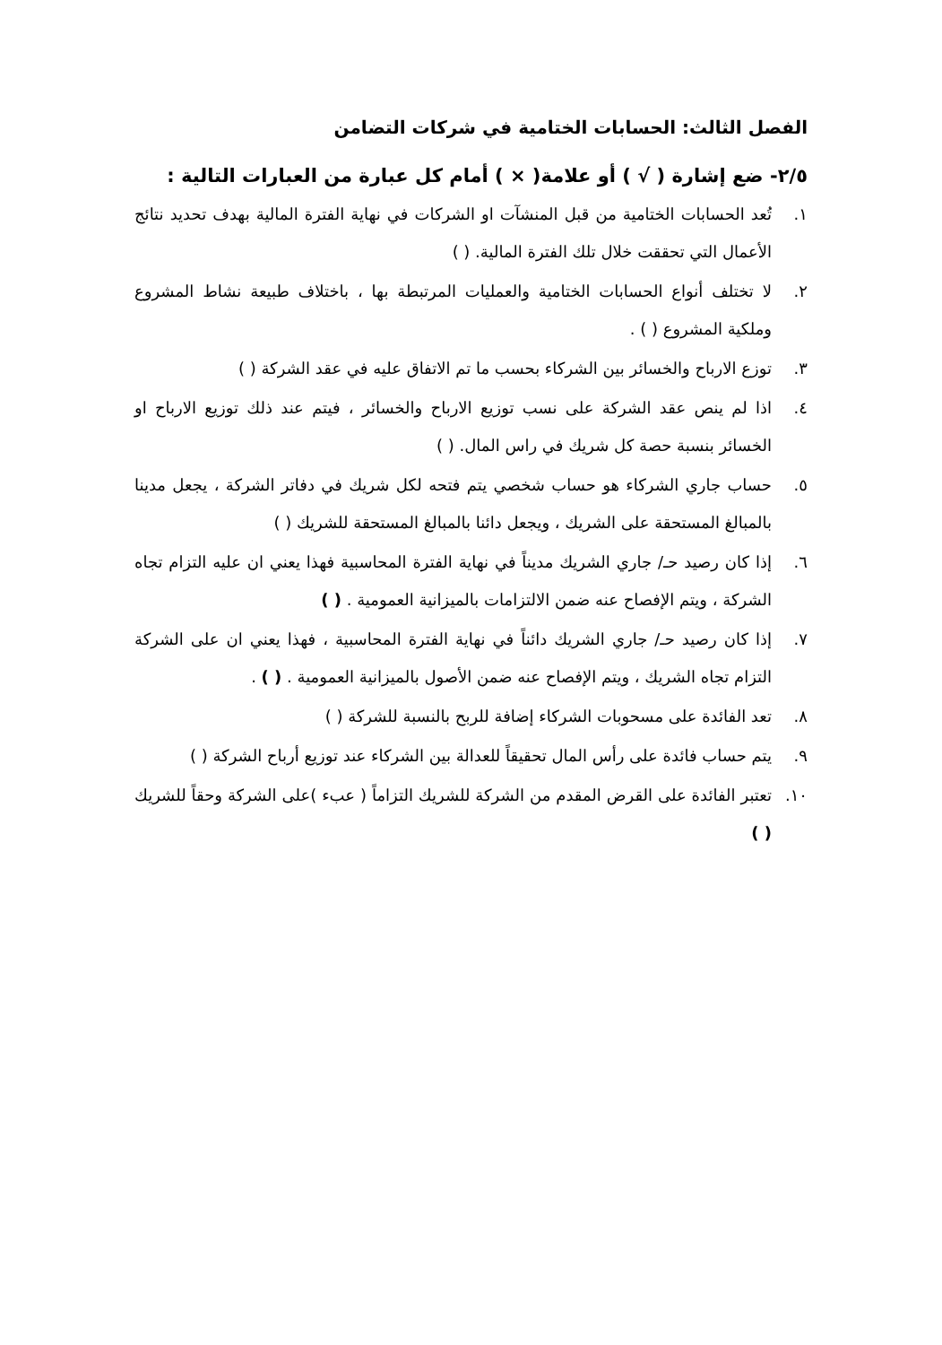الفصل الثالث: الحسابات الختامية في شركات التضامن
٢/٥- ضع إشارة ( √ ) أو علامة( × ) أمام كل عبارة من العبارات التالية :
١. تُعد الحسابات الختامية من قبل المنشآت او الشركات في نهاية الفترة المالية بهدف تحديد نتائج الأعمال التي تحققت خلال تلك الفترة المالية. ( )
٢. لا تختلف أنواع الحسابات الختامية والعمليات المرتبطة بها ، باختلاف طبيعة نشاط المشروع وملكية المشروع ( ) .
٣. توزع الارباح والخسائر بين الشركاء بحسب ما تم الاتفاق عليه في عقد الشركة ( )
٤. اذا لم ينص عقد الشركة على نسب توزيع الارباح والخسائر ، فيتم عند ذلك توزيع الارباح او الخسائر بنسبة حصة كل شريك في راس المال. ( )
٥. حساب جاري الشركاء هو حساب شخصي يتم فتحه لكل شريك في دفاتر الشركة ، يجعل مدينا بالمبالغ المستحقة على الشريك ، ويجعل دائنا بالمبالغ المستحقة للشريك ( )
٦. إذا كان رصيد حـ/ جاري الشريك مديناً في نهاية الفترة المحاسبية فهذا يعني ان عليه التزام تجاه الشركة ، ويتم الإفصاح عنه ضمن الالتزامات بالميزانية العمومية . ( )
٧. إذا كان رصيد حـ/ جاري الشريك دائناً في نهاية الفترة المحاسبية ، فهذا يعني ان على الشركة التزام تجاه الشريك ، ويتم الإفصاح عنه ضمن الأصول بالميزانية العمومية . ( ) .
٨. تعد الفائدة على مسحوبات الشركاء إضافة للربح بالنسبة للشركة ( )
٩. يتم حساب فائدة على رأس المال تحقيقاً للعدالة بين الشركاء عند توزيع أرباح الشركة ( )
١٠. تعتبر الفائدة على القرض المقدم من الشركة للشريك التزاماً ( عبء )على الشركة وحقاً للشريك ( )